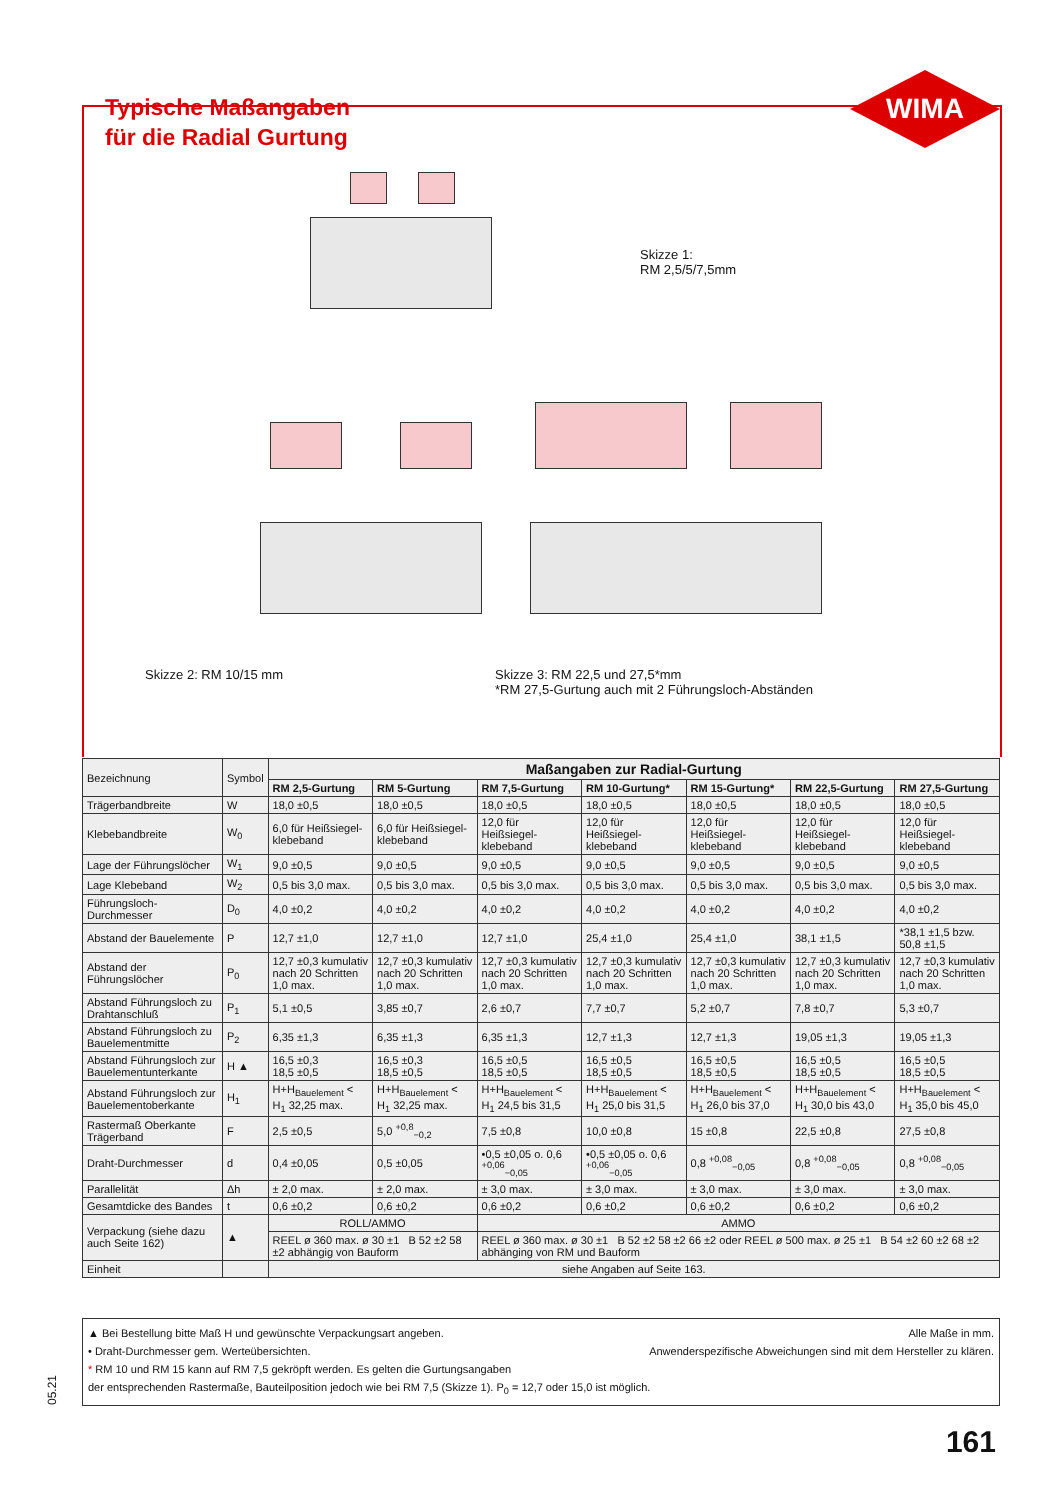WIMA
Typische Maßangaben
für die Radial Gurtung
Skizze 1:
RM 2,5/5/7,5mm
Skizze 2: RM 10/15 mm
Skizze 3: RM 22,5 und 27,5*mm
*RM 27,5-Gurtung auch mit 2 Führungsloch-Abständen
| Bezeichnung | Symbol | Maßangaben zur Radial-Gurtung | | | | | | |
| --- | --- | --- | --- | --- | --- | --- | --- | --- |
| | | RM 2,5-Gurtung | RM 5-Gurtung | RM 7,5-Gurtung | RM 10-Gurtung* | RM 15-Gurtung* | RM 22,5-Gurtung | RM 27,5-Gurtung |
| Trägerbandbreite | W | 18,0 ±0,5 | 18,0 ±0,5 | 18,0 ±0,5 | 18,0 ±0,5 | 18,0 ±0,5 | 18,0 ±0,5 | 18,0 ±0,5 |
| Klebebandbreite | W<sub>0</sub> | 6,0 für Heißsiegel-klebeband | 6,0 für Heißsiegel-klebeband | 12,0 für Heißsiegel-klebeband | 12,0 für Heißsiegel-klebeband | 12,0 für Heißsiegel-klebeband | 12,0 für Heißsiegel-klebeband | 12,0 für Heißsiegel-klebeband |
| Lage der Führungslöcher | W<sub>1</sub> | 9,0 ±0,5 | 9,0 ±0,5 | 9,0 ±0,5 | 9,0 ±0,5 | 9,0 ±0,5 | 9,0 ±0,5 | 9,0 ±0,5 |
| Lage Klebeband | W<sub>2</sub> | 0,5 bis 3,0 max. | 0,5 bis 3,0 max. | 0,5 bis 3,0 max. | 0,5 bis 3,0 max. | 0,5 bis 3,0 max. | 0,5 bis 3,0 max. | 0,5 bis 3,0 max. |
| Führungsloch-Durchmesser | D<sub>0</sub> | 4,0 ±0,2 | 4,0 ±0,2 | 4,0 ±0,2 | 4,0 ±0,2 | 4,0 ±0,2 | 4,0 ±0,2 | 4,0 ±0,2 |
| Abstand der Bauelemente | P | 12,7 ±1,0 | 12,7 ±1,0 | 12,7 ±1,0 | 25,4 ±1,0 | 25,4 ±1,0 | 38,1 ±1,5 | *38,1 ±1,5 bzw. 50,8 ±1,5 |
| Abstand der Führungslöcher | P<sub>0</sub> | 12,7 ±0,3 kumulativ nach 20 Schritten 1,0 max. | 12,7 ±0,3 kumulativ nach 20 Schritten 1,0 max. | 12,7 ±0,3 kumulativ nach 20 Schritten 1,0 max. | 12,7 ±0,3 kumulativ nach 20 Schritten 1,0 max. | 12,7 ±0,3 kumulativ nach 20 Schritten 1,0 max. | 12,7 ±0,3 kumulativ nach 20 Schritten 1,0 max. | 12,7 ±0,3 kumulativ nach 20 Schritten 1,0 max. |
| Abstand Führungsloch zu Drahtanschluß | P<sub>1</sub> | 5,1 ±0,5 | 3,85 ±0,7 | 2,6 ±0,7 | 7,7 ±0,7 | 5,2 ±0,7 | 7,8 ±0,7 | 5,3 ±0,7 |
| Abstand Führungsloch zu Bauelementmitte | P<sub>2</sub> | 6,35 ±1,3 | 6,35 ±1,3 | 6,35 ±1,3 | 12,7 ±1,3 | 12,7 ±1,3 | 19,05 ±1,3 | 19,05 ±1,3 |
| Abstand Führungsloch zur Bauelementunterkante | H ▲ | 16,5 ±0,3 18,5 ±0,5 | 16,5 ±0,3 18,5 ±0,5 | 16,5 ±0,5 18,5 ±0,5 | 16,5 ±0,5 18,5 ±0,5 | 16,5 ±0,5 18,5 ±0,5 | 16,5 ±0,5 18,5 ±0,5 | 16,5 ±0,5 18,5 ±0,5 |
| Abstand Führungsloch zur Bauelementoberkante | H<sub>1</sub> | H+H<sub>Bauelement</sub> < H<sub>1</sub> 32,25 max. | H+H<sub>Bauelement</sub> < H<sub>1</sub> 32,25 max. | H+H<sub>Bauelement</sub> < H<sub>1</sub> 24,5 bis 31,5 | H+H<sub>Bauelement</sub> < H<sub>1</sub> 25,0 bis 31,5 | H+H<sub>Bauelement</sub> < H<sub>1</sub> 26,0 bis 37,0 | H+H<sub>Bauelement</sub> < H<sub>1</sub> 30,0 bis 43,0 | H+H<sub>Bauelement</sub> < H<sub>1</sub> 35,0 bis 45,0 |
| Rastermaß Oberkante Trägerband | F | 2,5 ±0,5 | 5,0 <sup>+0,8</sup><sub>−0,2</sub> | 7,5 ±0,8 | 10,0 ±0,8 | 15 ±0,8 | 22,5 ±0,8 | 27,5 ±0,8 |
| Draht-Durchmesser | d | 0,4 ±0,05 | 0,5 ±0,05 | •0,5 ±0,05 o. 0,6 <sup>+0,06</sup><sub>−0,05</sub> | •0,5 ±0,05 o. 0,6 <sup>+0,06</sup><sub>−0,05</sub> | 0,8 <sup>+0,08</sup><sub>−0,05</sub> | 0,8 <sup>+0,08</sup><sub>−0,05</sub> | 0,8 <sup>+0,08</sup><sub>−0,05</sub> |
| Parallelität | Δh | ± 2,0 max. | ± 2,0 max. | ± 3,0 max. | ± 3,0 max. | ± 3,0 max. | ± 3,0 max. | ± 3,0 max. |
| Gesamtdicke des Bandes | t | 0,6 ±0,2 | 0,6 ±0,2 | 0,6 ±0,2 | 0,6 ±0,2 | 0,6 ±0,2 | 0,6 ±0,2 | 0,6 ±0,2 |
| Verpackung (siehe dazu auch Seite 162) | ▲ | ROLL/AMMO | | AMMO | | | | |
| | | REEL ø 360 max. ø 30 ±1 B 52 ±2 58 ±2 abhängig von Bauform | | REEL ø 360 max. ø 30 ±1 B 52 ±2 58 ±2 66 ±2 oder REEL ø 500 max. ø 25 ±1 B 54 ±2 60 ±2 68 ±2 abhänging von RM und Bauform | | | | |
| Einheit | | siehe Angaben auf Seite 163. | | | | | | |
Alle Maße in mm. ▲ Bei Bestellung bitte Maß H und gewünschte Verpackungsart angeben.
Anwenderspezifische Abweichungen sind mit dem Hersteller zu klären. • Draht-Durchmesser gem. Werteübersichten.
* RM 10 und RM 15 kann auf RM 7,5 gekröpft werden. Es gelten die Gurtungsangaben
der entsprechenden Rastermaße, Bauteilposition jedoch wie bei RM 7,5 (Skizze 1). P<sub>0</sub> = 12,7 oder 15,0 ist möglich.
05.21
161